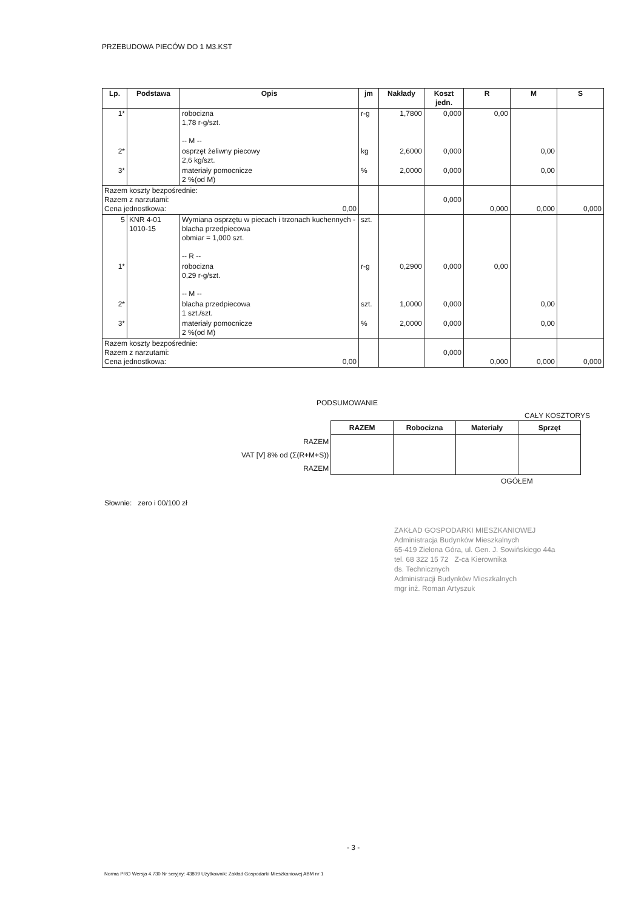PRZEBUDOWA PIECÓW DO 1 M3.KST
| Lp. | Podstawa | Opis | jm | Nakłady | Koszt jedn. | R | M | S |
| --- | --- | --- | --- | --- | --- | --- | --- | --- |
| 1* | | robocizna 1,78 r-g/szt. -- M -- | r-g | 1,7800 | 0,000 | 0,00 | | |
| 2* | | osprzęt żeliwny piecowy 2,6 kg/szt. | kg | 2,6000 | 0,000 | | 0,00 | |
| 3* | | materiały pomocnicze 2 %(od M) | % | 2,0000 | 0,000 | | 0,00 | |
| Razem koszty bezpośrednie: Razem z narzutami: Cena jednostkowa: 0,00 | | | | | 0,000 | 0,000 | 0,000 | 0,000 |
| 5 | KNR 4-01 1010-15 | Wymiana osprzętu w piecach i trzonach kuchennych - blacha przedpiecowa obmiar = 1,000 szt. -- R -- | szt. | | | | | |
| 1* | | robocizna 0,29 r-g/szt. -- M -- | r-g | 0,2900 | 0,000 | 0,00 | | |
| 2* | | blacha przedpiecowa 1 szt./szt. | szt. | 1,0000 | 0,000 | | 0,00 | |
| 3* | | materiały pomocnicze 2 %(od M) | % | 2,0000 | 0,000 | | 0,00 | |
| Razem koszty bezpośrednie: Razem z narzutami: Cena jednostkowa: 0,00 | | | | | 0,000 | 0,000 | 0,000 | 0,000 |
PODSUMOWANIE
CAŁY KOSZTORYS
| | RAZEM | Robocizna | Materiały | Sprzęt |
| RAZEM | | | | |
| VAT [V] 8% od (Σ(R+M+S)) | | | | |
| RAZEM | | | | |
OGÓŁEM
Słownie: zero i 00/100 zł
ZAKŁAD GOSPODARKI MIESZKANIOWEJ
Administracja Budynków Mieszkalnych
65-419 Zielona Góra, ul. Gen. J. Sowińskiego 44a
tel. 68 322 15 72 Z-ca Kierownika
ds. Technicznych
Administracji Budynków Mieszkalnych
mgr inż. Roman Artyszuk
- 3 -
Norma PRO Wersja 4.730 Nr seryjny: 43809 Użytkownik: Zakład Gospodarki Mieszkaniowej ABM nr 1